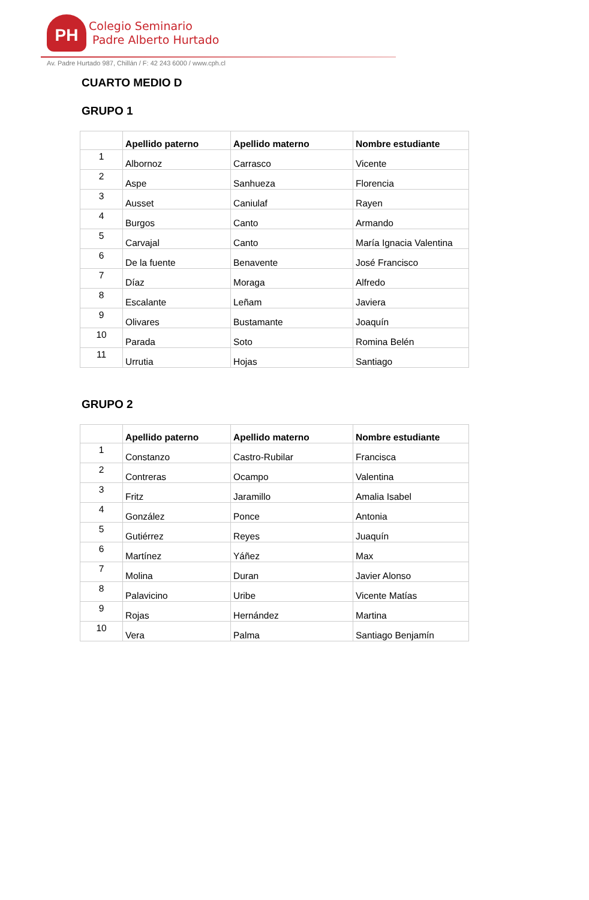PH
Colegio Seminario
Padre Alberto Hurtado
Av. Padre Hurtado 987, Chillán / F: 42 243 6000 / www.cph.cl
CUARTO MEDIO D
GRUPO 1
| | Apellido paterno | Apellido materno | Nombre estudiante |
| --- | --- | --- | --- |
| 1 | Albornoz | Carrasco | Vicente |
| 2 | Aspe | Sanhueza | Florencia |
| 3 | Ausset | Caniulaf | Rayen |
| 4 | Burgos | Canto | Armando |
| 5 | Carvajal | Canto | María Ignacia Valentina |
| 6 | De la fuente | Benavente | José Francisco |
| 7 | Díaz | Moraga | Alfredo |
| 8 | Escalante | Leñam | Javiera |
| 9 | Olivares | Bustamante | Joaquín |
| 10 | Parada | Soto | Romina Belén |
| 11 | Urrutia | Hojas | Santiago |
GRUPO 2
| | Apellido paterno | Apellido materno | Nombre estudiante |
| --- | --- | --- | --- |
| 1 | Constanzo | Castro-Rubilar | Francisca |
| 2 | Contreras | Ocampo | Valentina |
| 3 | Fritz | Jaramillo | Amalia Isabel |
| 4 | González | Ponce | Antonia |
| 5 | Gutiérrez | Reyes | Juaquín |
| 6 | Martínez | Yáñez | Max |
| 7 | Molina | Duran | Javier Alonso |
| 8 | Palavicino | Uribe | Vicente Matías |
| 9 | Rojas | Hernández | Martina |
| 10 | Vera | Palma | Santiago Benjamín |